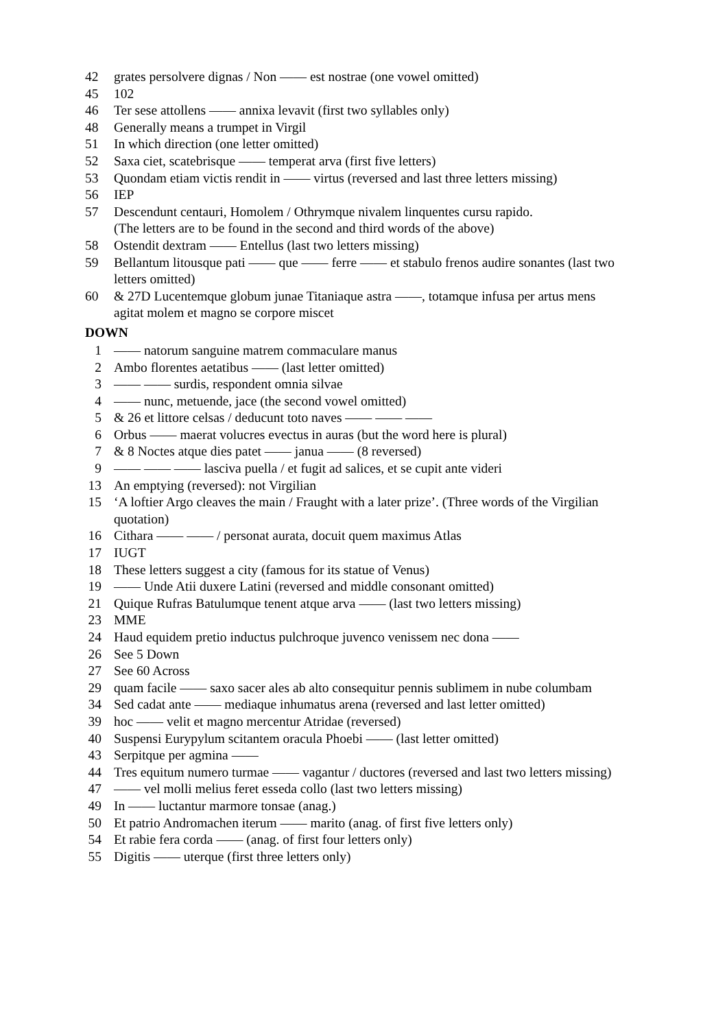42 grates persolvere dignas / Non —— est nostrae (one vowel omitted)
45 102
46 Ter sese attollens —— annixa levavit (first two syllables only)
48 Generally means a trumpet in Virgil
51 In which direction (one letter omitted)
52 Saxa ciet, scatebrisque —— temperat arva (first five letters)
53 Quondam etiam victis rendit in —— virtus (reversed and last three letters missing)
56 IEP
57 Descendunt centauri, Homolem / Othrymque nivalem linquentes cursu rapido.
(The letters are to be found in the second and third words of the above)
58 Ostendit dextram —— Entellus (last two letters missing)
59 Bellantum litousque pati —— que —— ferre —— et stabulo frenos audire sonantes (last two letters omitted)
60 & 27D Lucentemque globum junae Titaniaque astra ——, totamque infusa per artus mens agitat molem et magno se corpore miscet
DOWN
1 —— natorum sanguine matrem commaculare manus
2 Ambo florentes aetatibus —— (last letter omitted)
3 —— —— surdis, respondent omnia silvae
4 —— nunc, metuende, jace (the second vowel omitted)
5 & 26 et littore celsas / deducunt toto naves —— —— ——
6 Orbus —— maerat volucres evectus in auras (but the word here is plural)
7 & 8 Noctes atque dies patet —— janua —— (8 reversed)
9 —— —— —— lasciva puella / et fugit ad salices, et se cupit ante videri
13 An emptying (reversed): not Virgilian
15 ‘A loftier Argo cleaves the main / Fraught with a later prize’. (Three words of the Virgilian quotation)
16 Cithara —— —— / personat aurata, docuit quem maximus Atlas
17 IUGT
18 These letters suggest a city (famous for its statue of Venus)
19 —— Unde Atii duxere Latini (reversed and middle consonant omitted)
21 Quique Rufras Batulumque tenent atque arva —— (last two letters missing)
23 MME
24 Haud equidem pretio inductus pulchroque juvenco venissem nec dona ——
26 See 5 Down
27 See 60 Across
29 quam facile —— saxo sacer ales ab alto consequitur pennis sublimem in nube columbam
34 Sed cadat ante —— mediaque inhumatus arena (reversed and last letter omitted)
39 hoc —— velit et magno mercentur Atridae (reversed)
40 Suspensi Eurypylum scitantem oracula Phoebi —— (last letter omitted)
43 Serpitque per agmina ——
44 Tres equitum numero turmae —— vagantur / ductores (reversed and last two letters missing)
47 —— vel molli melius feret esseda collo (last two letters missing)
49 In —— luctantur marmore tonsae (anag.)
50 Et patrio Andromachen iterum —— marito (anag. of first five letters only)
54 Et rabie fera corda —— (anag. of first four letters only)
55 Digitis —— uterque (first three letters only)